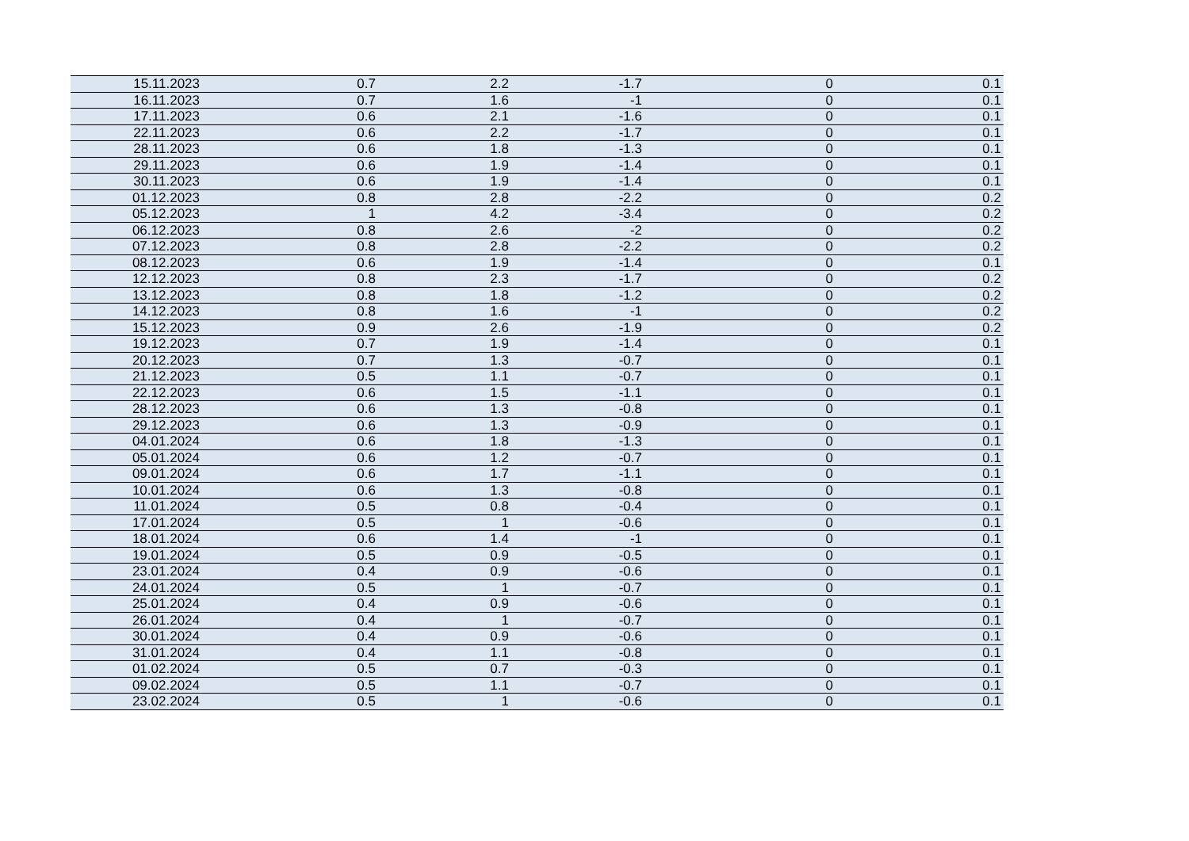| 15.11.2023 | 0.7 | 2.2 | -1.7 | 0 | 0.1 |
| 16.11.2023 | 0.7 | 1.6 | -1 | 0 | 0.1 |
| 17.11.2023 | 0.6 | 2.1 | -1.6 | 0 | 0.1 |
| 22.11.2023 | 0.6 | 2.2 | -1.7 | 0 | 0.1 |
| 28.11.2023 | 0.6 | 1.8 | -1.3 | 0 | 0.1 |
| 29.11.2023 | 0.6 | 1.9 | -1.4 | 0 | 0.1 |
| 30.11.2023 | 0.6 | 1.9 | -1.4 | 0 | 0.1 |
| 01.12.2023 | 0.8 | 2.8 | -2.2 | 0 | 0.2 |
| 05.12.2023 | 1 | 4.2 | -3.4 | 0 | 0.2 |
| 06.12.2023 | 0.8 | 2.6 | -2 | 0 | 0.2 |
| 07.12.2023 | 0.8 | 2.8 | -2.2 | 0 | 0.2 |
| 08.12.2023 | 0.6 | 1.9 | -1.4 | 0 | 0.1 |
| 12.12.2023 | 0.8 | 2.3 | -1.7 | 0 | 0.2 |
| 13.12.2023 | 0.8 | 1.8 | -1.2 | 0 | 0.2 |
| 14.12.2023 | 0.8 | 1.6 | -1 | 0 | 0.2 |
| 15.12.2023 | 0.9 | 2.6 | -1.9 | 0 | 0.2 |
| 19.12.2023 | 0.7 | 1.9 | -1.4 | 0 | 0.1 |
| 20.12.2023 | 0.7 | 1.3 | -0.7 | 0 | 0.1 |
| 21.12.2023 | 0.5 | 1.1 | -0.7 | 0 | 0.1 |
| 22.12.2023 | 0.6 | 1.5 | -1.1 | 0 | 0.1 |
| 28.12.2023 | 0.6 | 1.3 | -0.8 | 0 | 0.1 |
| 29.12.2023 | 0.6 | 1.3 | -0.9 | 0 | 0.1 |
| 04.01.2024 | 0.6 | 1.8 | -1.3 | 0 | 0.1 |
| 05.01.2024 | 0.6 | 1.2 | -0.7 | 0 | 0.1 |
| 09.01.2024 | 0.6 | 1.7 | -1.1 | 0 | 0.1 |
| 10.01.2024 | 0.6 | 1.3 | -0.8 | 0 | 0.1 |
| 11.01.2024 | 0.5 | 0.8 | -0.4 | 0 | 0.1 |
| 17.01.2024 | 0.5 | 1 | -0.6 | 0 | 0.1 |
| 18.01.2024 | 0.6 | 1.4 | -1 | 0 | 0.1 |
| 19.01.2024 | 0.5 | 0.9 | -0.5 | 0 | 0.1 |
| 23.01.2024 | 0.4 | 0.9 | -0.6 | 0 | 0.1 |
| 24.01.2024 | 0.5 | 1 | -0.7 | 0 | 0.1 |
| 25.01.2024 | 0.4 | 0.9 | -0.6 | 0 | 0.1 |
| 26.01.2024 | 0.4 | 1 | -0.7 | 0 | 0.1 |
| 30.01.2024 | 0.4 | 0.9 | -0.6 | 0 | 0.1 |
| 31.01.2024 | 0.4 | 1.1 | -0.8 | 0 | 0.1 |
| 01.02.2024 | 0.5 | 0.7 | -0.3 | 0 | 0.1 |
| 09.02.2024 | 0.5 | 1.1 | -0.7 | 0 | 0.1 |
| 23.02.2024 | 0.5 | 1 | -0.6 | 0 | 0.1 |